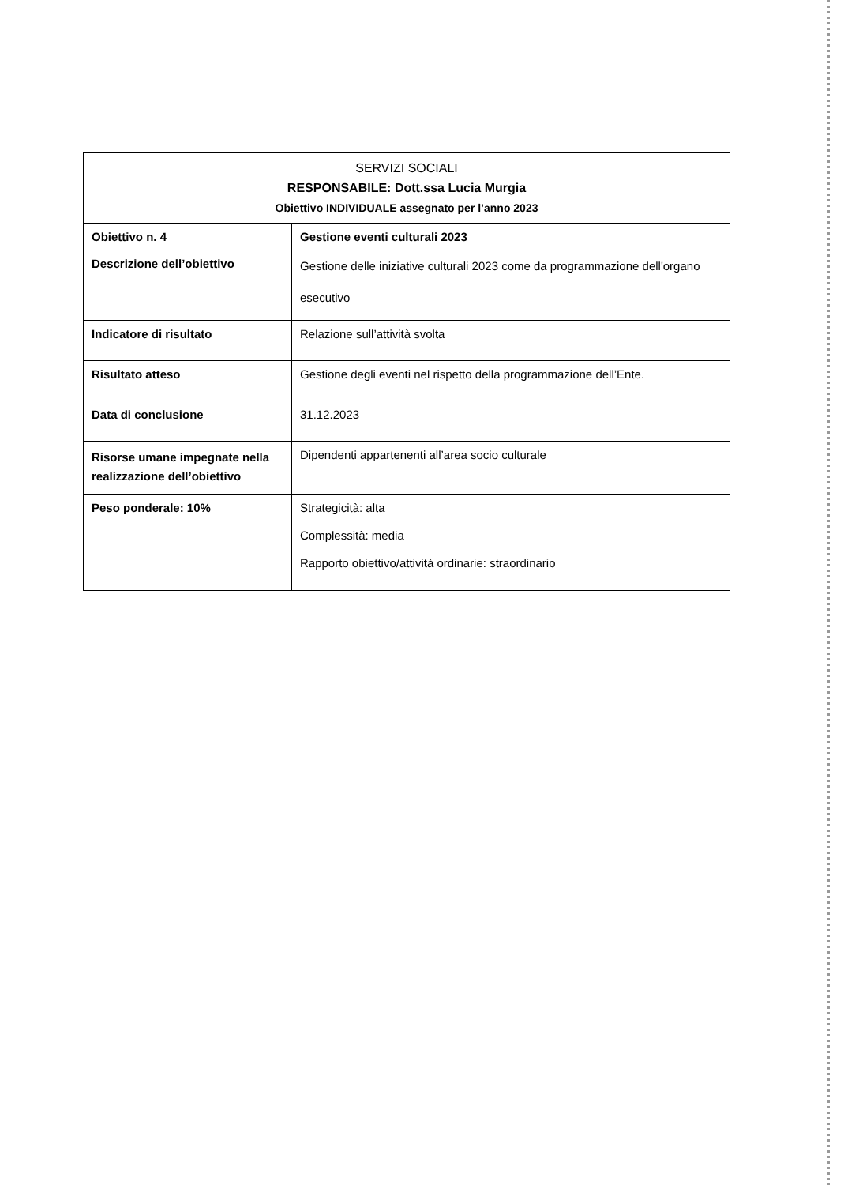| SERVIZI SOCIALI RESPONSABILE: Dott.ssa Lucia Murgia Obiettivo INDIVIDUALE assegnato per l’anno 2023 | |
| --- | --- |
| Obiettivo n. 4 | Gestione eventi culturali 2023 |
| Descrizione dell’obiettivo | Gestione delle iniziative culturali 2023 come da programmazione dell'organo esecutivo |
| Indicatore di risultato | Relazione sull’attività svolta |
| Risultato atteso | Gestione degli eventi nel rispetto della programmazione dell’Ente. |
| Data di conclusione | 31.12.2023 |
| Risorse umane impegnate nella realizzazione dell’obiettivo | Dipendenti appartenenti all’area socio culturale |
| Peso ponderale: 10% | Strategicità: alta Complessità: media Rapporto obiettivo/attività ordinarie: straordinario |